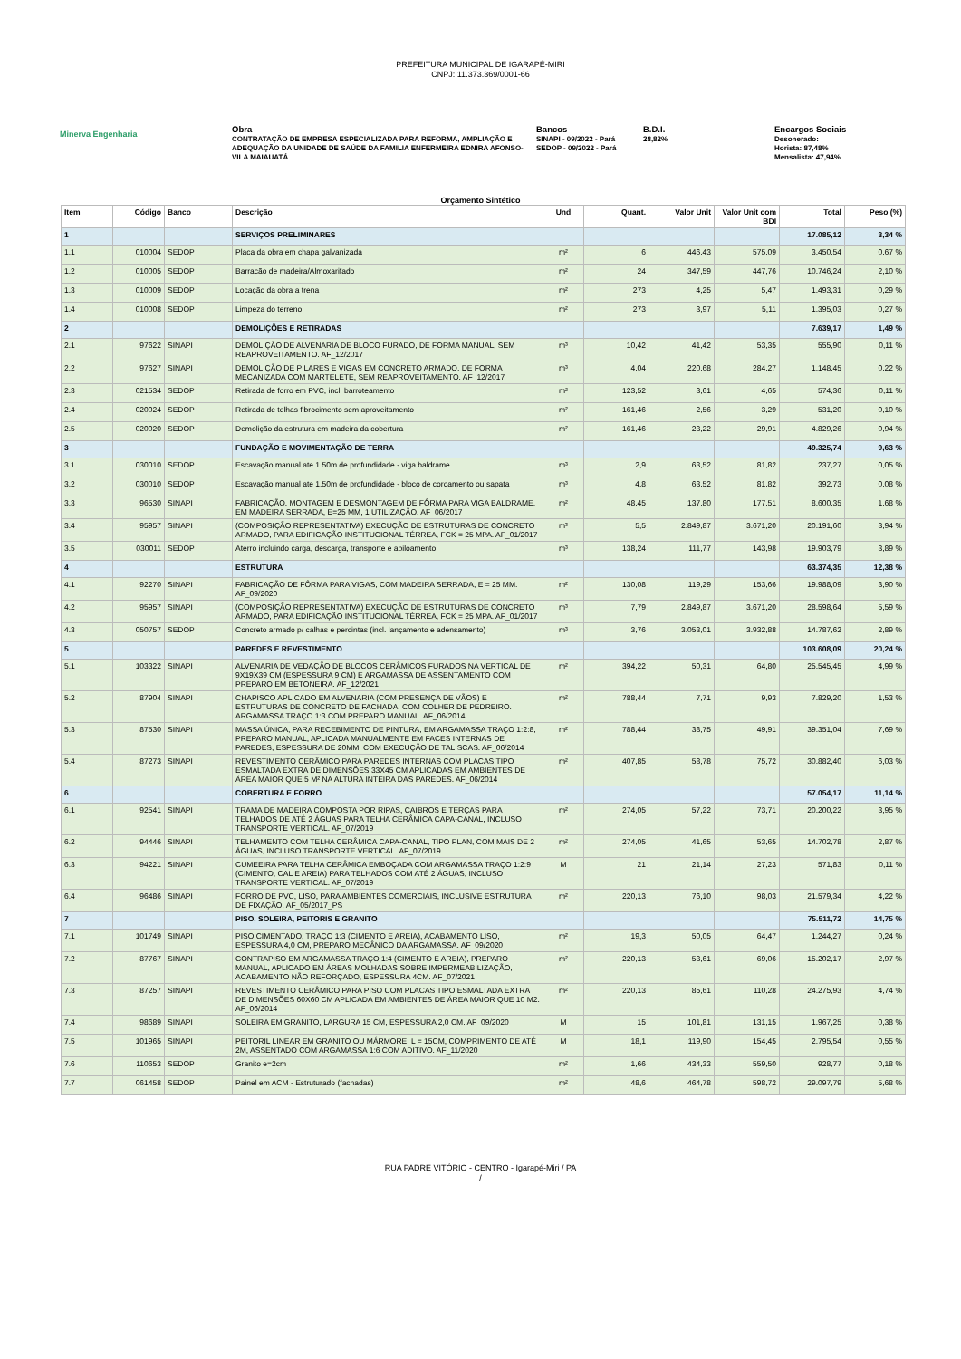PREFEITURA MUNICIPAL DE IGARAPÉ-MIRI
CNPJ: 11.373.369/0001-66
Minerva Engenharia
Obra
CONTRATAÇÃO DE EMPRESA ESPECIALIZADA PARA REFORMA, AMPLIAÇÃO E ADEQUAÇÃO DA UNIDADE DE SAÚDE DA FAMILIA ENFERMEIRA EDNIRA AFONSO-VILA MAIAUATÁ
Bancos
SINAPI - 09/2022 - Pará
SEDOP - 09/2022 - Pará
B.D.I.
28,82%
Encargos Sociais
Desonerado:
Horista: 87,48%
Mensalista: 47,94%
Orçamento Sintético
| Item | Código | Banco | Descrição | Und | Quant. | Valor Unit | Valor Unit com BDI | Total | Peso (%) |
| --- | --- | --- | --- | --- | --- | --- | --- | --- | --- |
| 1 | | | SERVIÇOS PRELIMINARES | | | | | 17.085,12 | 3,34 % |
| 1.1 | 010004 | SEDOP | Placa da obra em chapa galvanizada | m² | 6 | 446,43 | 575,09 | 3.450,54 | 0,67 % |
| 1.2 | 010005 | SEDOP | Barracão de madeira/Almoxarifado | m² | 24 | 347,59 | 447,76 | 10.746,24 | 2,10 % |
| 1.3 | 010009 | SEDOP | Locação da obra a trena | m² | 273 | 4,25 | 5,47 | 1.493,31 | 0,29 % |
| 1.4 | 010008 | SEDOP | Limpeza do terreno | m² | 273 | 3,97 | 5,11 | 1.395,03 | 0,27 % |
| 2 | | | DEMOLIÇÕES E RETIRADAS | | | | | 7.639,17 | 1,49 % |
| 2.1 | 97622 | SINAPI | DEMOLIÇÃO DE ALVENARIA DE BLOCO FURADO, DE FORMA MANUAL, SEM REAPROVEITAMENTO. AF_12/2017 | m³ | 10,42 | 41,42 | 53,35 | 555,90 | 0,11 % |
| 2.2 | 97627 | SINAPI | DEMOLIÇÃO DE PILARES E VIGAS EM CONCRETO ARMADO, DE FORMA MECANIZADA COM MARTELETE, SEM REAPROVEITAMENTO. AF_12/2017 | m³ | 4,04 | 220,68 | 284,27 | 1.148,45 | 0,22 % |
| 2.3 | 021534 | SEDOP | Retirada de forro em PVC, incl. barroteamento | m² | 123,52 | 3,61 | 4,65 | 574,36 | 0,11 % |
| 2.4 | 020024 | SEDOP | Retirada de telhas fibrocimento sem aproveitamento | m² | 161,46 | 2,56 | 3,29 | 531,20 | 0,10 % |
| 2.5 | 020020 | SEDOP | Demolição da estrutura em madeira da cobertura | m² | 161,46 | 23,22 | 29,91 | 4.829,26 | 0,94 % |
| 3 | | | FUNDAÇÃO E MOVIMENTAÇÃO DE TERRA | | | | | 49.325,74 | 9,63 % |
| 3.1 | 030010 | SEDOP | Escavação manual ate 1.50m de profundidade - viga baldrame | m³ | 2,9 | 63,52 | 81,82 | 237,27 | 0,05 % |
| 3.2 | 030010 | SEDOP | Escavação manual ate 1.50m de profundidade - bloco de coroamento ou sapata | m³ | 4,8 | 63,52 | 81,82 | 392,73 | 0,08 % |
| 3.3 | 96530 | SINAPI | FABRICAÇÃO, MONTAGEM E DESMONTAGEM DE FÔRMA PARA VIGA BALDRAME, EM MADEIRA SERRADA, E=25 MM, 1 UTILIZAÇÃO. AF_06/2017 | m² | 48,45 | 137,80 | 177,51 | 8.600,35 | 1,68 % |
| 3.4 | 95957 | SINAPI | (COMPOSIÇÃO REPRESENTATIVA) EXECUÇÃO DE ESTRUTURAS DE CONCRETO ARMADO, PARA EDIFICAÇÃO INSTITUCIONAL TÉRREA, FCK = 25 MPA. AF_01/2017 | m³ | 5,5 | 2.849,87 | 3.671,20 | 20.191,60 | 3,94 % |
| 3.5 | 030011 | SEDOP | Aterro incluindo carga, descarga, transporte e apiloamento | m³ | 138,24 | 111,77 | 143,98 | 19.903,79 | 3,89 % |
| 4 | | | ESTRUTURA | | | | | 63.374,35 | 12,38 % |
| 4.1 | 92270 | SINAPI | FABRICAÇÃO DE FÔRMA PARA VIGAS, COM MADEIRA SERRADA, E = 25 MM. AF_09/2020 | m² | 130,08 | 119,29 | 153,66 | 19.988,09 | 3,90 % |
| 4.2 | 95957 | SINAPI | (COMPOSIÇÃO REPRESENTATIVA) EXECUÇÃO DE ESTRUTURAS DE CONCRETO ARMADO, PARA EDIFICAÇÃO INSTITUCIONAL TÉRREA, FCK = 25 MPA. AF_01/2017 | m³ | 7,79 | 2.849,87 | 3.671,20 | 28.598,64 | 5,59 % |
| 4.3 | 050757 | SEDOP | Concreto armado p/ calhas e percintas (incl. lançamento e adensamento) | m³ | 3,76 | 3.053,01 | 3.932,88 | 14.787,62 | 2,89 % |
| 5 | | | PAREDES E REVESTIMENTO | | | | | 103.608,09 | 20,24 % |
| 5.1 | 103322 | SINAPI | ALVENARIA DE VEDAÇÃO DE BLOCOS CERÂMICOS FURADOS NA VERTICAL DE 9X19X39 CM (ESPESSURA 9 CM) E ARGAMASSA DE ASSENTAMENTO COM PREPARO EM BETONEIRA. AF_12/2021 | m² | 394,22 | 50,31 | 64,80 | 25.545,45 | 4,99 % |
| 5.2 | 87904 | SINAPI | CHAPISCO APLICADO EM ALVENARIA (COM PRESENÇA DE VÃOS) E ESTRUTURAS DE CONCRETO DE FACHADA, COM COLHER DE PEDREIRO. ARGAMASSA TRAÇO 1:3 COM PREPARO MANUAL. AF_06/2014 | m² | 788,44 | 7,71 | 9,93 | 7.829,20 | 1,53 % |
| 5.3 | 87530 | SINAPI | MASSA ÚNICA, PARA RECEBIMENTO DE PINTURA, EM ARGAMASSA TRAÇO 1:2:8, PREPARO MANUAL, APLICADA MANUALMENTE EM FACES INTERNAS DE PAREDES, ESPESSURA DE 20MM, COM EXECUÇÃO DE TALISCAS. AF_06/2014 | m² | 788,44 | 38,75 | 49,91 | 39.351,04 | 7,69 % |
| 5.4 | 87273 | SINAPI | REVESTIMENTO CERÂMICO PARA PAREDES INTERNAS COM PLACAS TIPO ESMALTADA EXTRA DE DIMENSÕES 33X45 CM APLICADAS EM AMBIENTES DE ÁREA MAIOR QUE 5 M² NA ALTURA INTEIRA DAS PAREDES. AF_06/2014 | m² | 407,85 | 58,78 | 75,72 | 30.882,40 | 6,03 % |
| 6 | | | COBERTURA E FORRO | | | | | 57.054,17 | 11,14 % |
| 6.1 | 92541 | SINAPI | TRAMA DE MADEIRA COMPOSTA POR RIPAS, CAIBROS E TERÇAS PARA TELHADOS DE ATÉ 2 ÁGUAS PARA TELHA CERÂMICA CAPA-CANAL, INCLUSO TRANSPORTE VERTICAL. AF_07/2019 | m² | 274,05 | 57,22 | 73,71 | 20.200,22 | 3,95 % |
| 6.2 | 94446 | SINAPI | TELHAMENTO COM TELHA CERÂMICA CAPA-CANAL, TIPO PLAN, COM MAIS DE 2 ÁGUAS, INCLUSO TRANSPORTE VERTICAL. AF_07/2019 | m² | 274,05 | 41,65 | 53,65 | 14.702,78 | 2,87 % |
| 6.3 | 94221 | SINAPI | CUMEEIRA PARA TELHA CERÂMICA EMBOÇADA COM ARGAMASSA TRAÇO 1:2:9 (CIMENTO, CAL E AREIA) PARA TELHADOS COM ATÉ 2 ÁGUAS, INCLUSO TRANSPORTE VERTICAL. AF_07/2019 | M | 21 | 21,14 | 27,23 | 571,83 | 0,11 % |
| 6.4 | 96486 | SINAPI | FORRO DE PVC, LISO, PARA AMBIENTES COMERCIAIS, INCLUSIVE ESTRUTURA DE FIXAÇÃO. AF_05/2017_PS | m² | 220,13 | 76,10 | 98,03 | 21.579,34 | 4,22 % |
| 7 | | | PISO, SOLEIRA, PEITORIS E GRANITO | | | | | 75.511,72 | 14,75 % |
| 7.1 | 101749 | SINAPI | PISO CIMENTADO, TRAÇO 1:3 (CIMENTO E AREIA), ACABAMENTO LISO, ESPESSURA 4,0 CM, PREPARO MECÂNICO DA ARGAMASSA. AF_09/2020 | m² | 19,3 | 50,05 | 64,47 | 1.244,27 | 0,24 % |
| 7.2 | 87767 | SINAPI | CONTRAPISO EM ARGAMASSA TRAÇO 1:4 (CIMENTO E AREIA), PREPARO MANUAL, APLICADO EM ÁREAS MOLHADAS SOBRE IMPERMEABILIZAÇÃO, ACABAMENTO NÃO REFORÇADO, ESPESSURA 4CM. AF_07/2021 | m² | 220,13 | 53,61 | 69,06 | 15.202,17 | 2,97 % |
| 7.3 | 87257 | SINAPI | REVESTIMENTO CERÂMICO PARA PISO COM PLACAS TIPO ESMALTADA EXTRA DE DIMENSÕES 60X60 CM APLICADA EM AMBIENTES DE ÁREA MAIOR QUE 10 M2. AF_06/2014 | m² | 220,13 | 85,61 | 110,28 | 24.275,93 | 4,74 % |
| 7.4 | 98689 | SINAPI | SOLEIRA EM GRANITO, LARGURA 15 CM, ESPESSURA 2,0 CM. AF_09/2020 | M | 15 | 101,81 | 131,15 | 1.967,25 | 0,38 % |
| 7.5 | 101965 | SINAPI | PEITORIL LINEAR EM GRANITO OU MÁRMORE, L = 15CM, COMPRIMENTO DE ATÉ 2M, ASSENTADO COM ARGAMASSA 1:6 COM ADITIVO. AF_11/2020 | M | 18,1 | 119,90 | 154,45 | 2.795,54 | 0,55 % |
| 7.6 | 110653 | SEDOP | Granito e=2cm | m² | 1,66 | 434,33 | 559,50 | 928,77 | 0,18 % |
| 7.7 | 061458 | SEDOP | Painel em ACM - Estruturado (fachadas) | m² | 48,6 | 464,78 | 598,72 | 29.097,79 | 5,68 % |
RUA PADRE VITÓRIO - CENTRO - Igarapé-Miri / PA
/